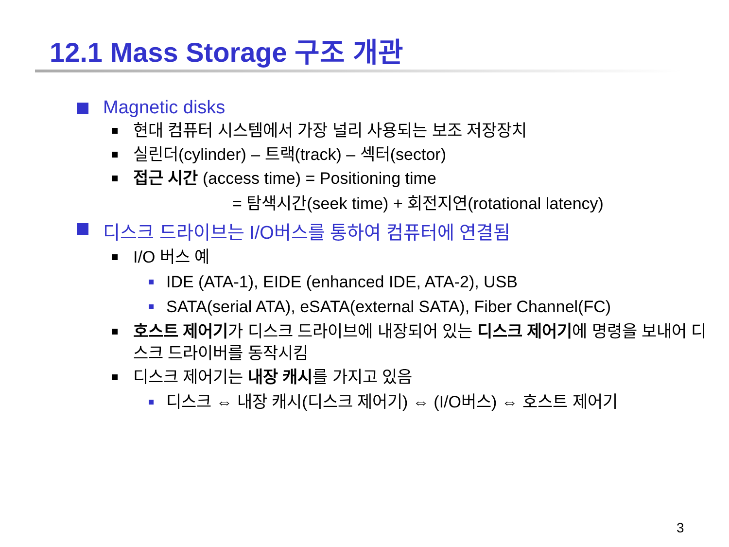12.1 Mass Storage 구조 개관
Magnetic disks
현대 컴퓨터 시스템에서 가장 널리 사용되는 보조 저장장치
실린더(cylinder) – 트랙(track) – 섹터(sector)
접근 시간 (access time) = Positioning time
= 탐색시간(seek time) + 회전지연(rotational latency)
디스크 드라이브는 I/O버스를 통하여 컴퓨터에 연결됨
I/O 버스 예
IDE (ATA-1), EIDE (enhanced IDE, ATA-2), USB
SATA(serial ATA), eSATA(external SATA), Fiber Channel(FC)
호스트 제어기가 디스크 드라이브에 내장되어 있는 디스크 제어기에 명령을 보내어 디스크 드라이버를 동작시킴
디스크 제어기는 내장 캐시를 가지고 있음
디스크 ⇔ 내장 캐시(디스크 제어기) ⇔ (I/O버스) ⇔ 호스트 제어기
3